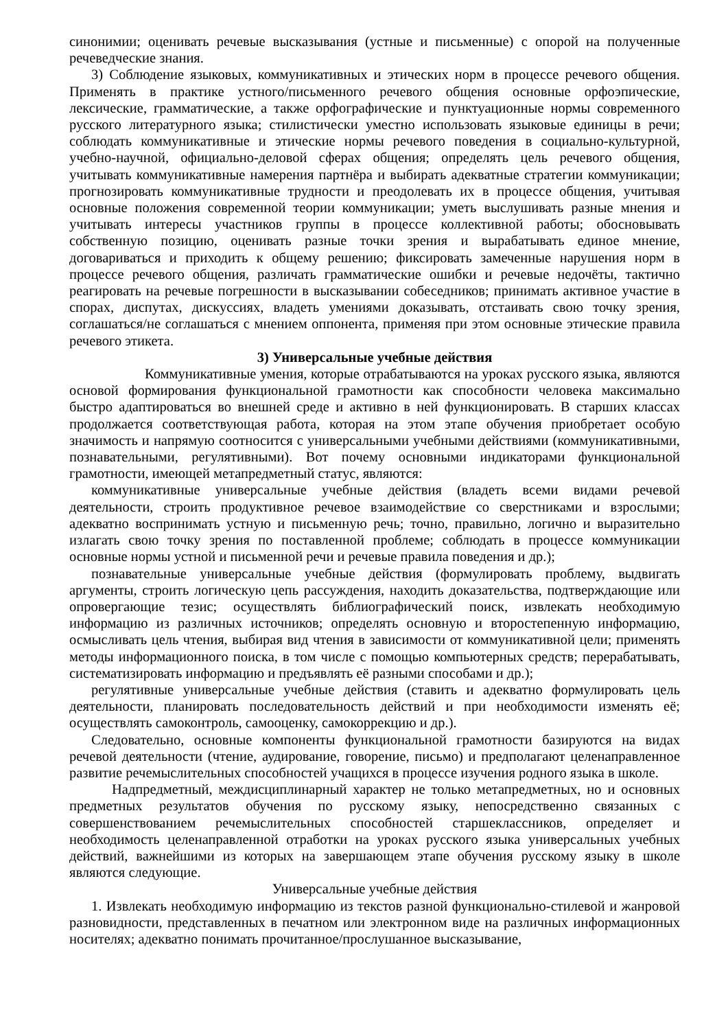синонимии; оценивать речевые высказывания (устные и письменные) с опорой на полученные речеведческие знания.
3) Соблюдение языковых, коммуникативных и этических норм в процессе речевого общения. Применять в практике устного/письменного речевого общения основные орфоэпические, лексические, грамматические, а также орфографические и пунктуационные нормы современного русского литературного языка; стилистически уместно использовать языковые единицы в речи; соблюдать коммуникативные и этические нормы речевого поведения в социально-культурной, учебно-научной, официально-деловой сферах общения; определять цель речевого общения, учитывать коммуникативные намерения партнёра и выбирать адекватные стратегии коммуникации; прогнозировать коммуникативные трудности и преодолевать их в процессе общения, учитывая основные положения современной теории коммуникации; уметь выслушивать разные мнения и учитывать интересы участников группы в процессе коллективной работы; обосновывать собственную позицию, оценивать разные точки зрения и вырабатывать единое мнение, договариваться и приходить к общему решению; фиксировать замеченные нарушения норм в процессе речевого общения, различать грамматические ошибки и речевые недочёты, тактично реагировать на речевые погрешности в высказывании собеседников; принимать активное участие в спорах, диспутах, дискуссиях, владеть умениями доказывать, отстаивать свою точку зрения, соглашаться/не соглашаться с мнением оппонента, применяя при этом основные этические правила речевого этикета.
3) Универсальные учебные действия
Коммуникативные умения, которые отрабатываются на уроках русского языка, являются основой формирования функциональной грамотности как способности человека максимально быстро адаптироваться во внешней среде и активно в ней функционировать. В старших классах продолжается соответствующая работа, которая на этом этапе обучения приобретает особую значимость и напрямую соотносится с универсальными учебными действиями (коммуникативными, познавательными, регулятивными). Вот почему основными индикаторами функциональной грамотности, имеющей метапредметный статус, являются:
коммуникативные универсальные учебные действия (владеть всеми видами речевой деятельности, строить продуктивное речевое взаимодействие со сверстниками и взрослыми; адекватно воспринимать устную и письменную речь; точно, правильно, логично и выразительно излагать свою точку зрения по поставленной проблеме; соблюдать в процессе коммуникации основные нормы устной и письменной речи и речевые правила поведения и др.);
познавательные универсальные учебные действия (формулировать проблему, выдвигать аргументы, строить логическую цепь рассуждения, находить доказательства, подтверждающие или опровергающие тезис; осуществлять библиографический поиск, извлекать необходимую информацию из различных источников; определять основную и второстепенную информацию, осмысливать цель чтения, выбирая вид чтения в зависимости от коммуникативной цели; применять методы информационного поиска, в том числе с помощью компьютерных средств; перерабатывать, систематизировать информацию и предъявлять её разными способами и др.);
регулятивные универсальные учебные действия (ставить и адекватно формулировать цель деятельности, планировать последовательность действий и при необходимости изменять её; осуществлять самоконтроль, самооценку, самокоррекцию и др.).
Следовательно, основные компоненты функциональной грамотности базируются на видах речевой деятельности (чтение, аудирование, говорение, письмо) и предполагают целенаправленное развитие речемыслительных способностей учащихся в процессе изучения родного языка в школе.
Надпредметный, междисциплинарный характер не только метапредметных, но и основных предметных результатов обучения по русскому языку, непосредственно связанных с совершенствованием речемыслительных способностей старшеклассников, определяет и необходимость целенаправленной отработки на уроках русского языка универсальных учебных действий, важнейшими из которых на завершающем этапе обучения русскому языку в школе являются следующие.
Универсальные учебные действия
1. Извлекать необходимую информацию из текстов разной функционально-стилевой и жанровой разновидности, представленных в печатном или электронном виде на различных информационных носителях; адекватно понимать прочитанное/прослушанное высказывание,